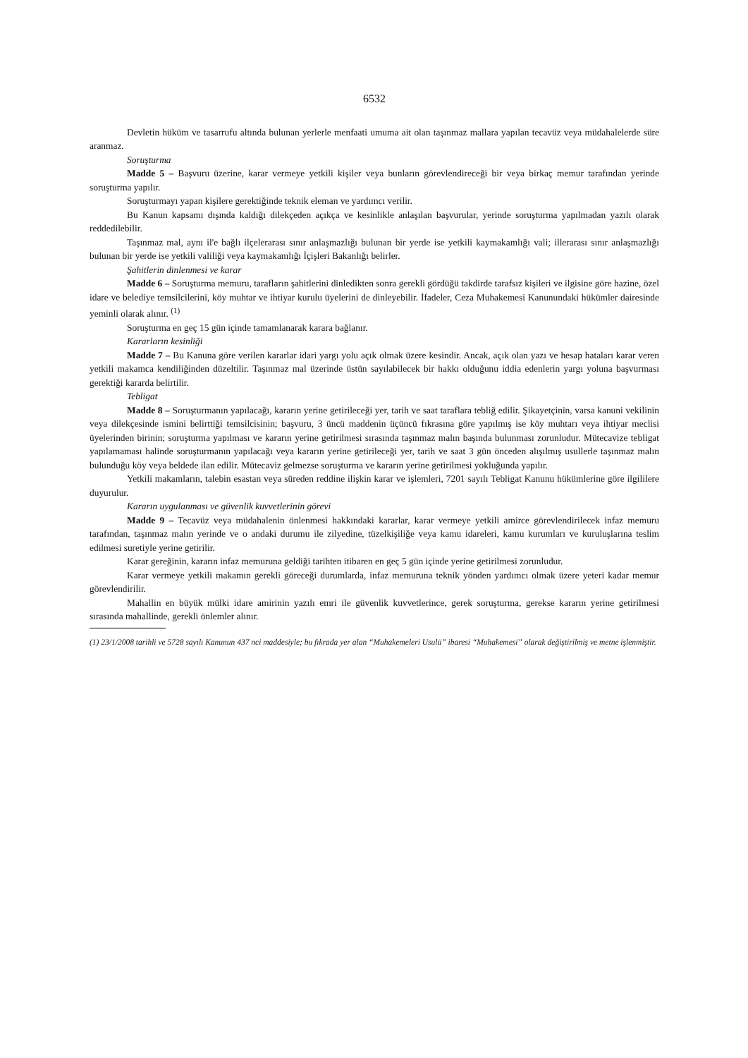6532
Devletin hüküm ve tasarrufu altında bulunan yerlerle menfaati umuma ait olan taşınmaz mallara yapılan tecavüz veya müdahalelerde süre aranmaz.
Soruşturma
Madde 5 – Başvuru üzerine, karar vermeye yetkili kişiler veya bunların görevlendireceği bir veya birkaç memur tarafından yerinde soruşturma yapılır.
Soruşturmayı yapan kişilere gerektiğinde teknik eleman ve yardımcı verilir.
Bu Kanun kapsamı dışında kaldığı dilekçeden açıkça ve kesinlikle anlaşılan başvurular, yerinde soruşturma yapılmadan yazılı olarak reddedilebilir.
Taşınmaz mal, aynı il'e bağlı ilçelerarası sınır anlaşmazlığı bulunan bir yerde ise yetkili kaymakamlığı vali; illerarası sınır anlaşmazlığı bulunan bir yerde ise yetkili valiliği veya kaymakamlığı İçişleri Bakanlığı belirler.
Şahitlerin dinlenmesi ve karar
Madde 6 – Soruşturma memuru, tarafların şahitlerini dinledikten sonra gerekli gördüğü takdirde tarafsız kişileri ve ilgisine göre hazine, özel idare ve belediye temsilcilerini, köy muhtar ve ihtiyar kurulu üyelerini de dinleyebilir. İfadeler, Ceza Muhakemesi Kanunundaki hükümler dairesinde yeminli olarak alınır. <sup>(1)</sup>
Soruşturma en geç 15 gün içinde tamamlanarak karara bağlanır.
Kararların kesinliği
Madde 7 – Bu Kanuna göre verilen kararlar idari yargı yolu açık olmak üzere kesindir. Ancak, açık olan yazı ve hesap hataları karar veren yetkili makamca kendiliğinden düzeltilir. Taşınmaz mal üzerinde üstün sayılabilecek bir hakkı olduğunu iddia edenlerin yargı yoluna başvurması gerektiği kararda belirtilir.
Tebligat
Madde 8 – Soruşturmanın yapılacağı, kararın yerine getirileceği yer, tarih ve saat taraflara tebliğ edilir. Şikayetçinin, varsa kanuni vekilinin veya dilekçesinde ismini belirttiği temsilcisinin; başvuru, 3 üncü maddenin üçüncü fıkrasına göre yapılmış ise köy muhtarı veya ihtiyar meclisi üyelerinden birinin; soruşturma yapılması ve kararın yerine getirilmesi sırasında taşınmaz malın başında bulunması zorunludur. Mütecavize tebligat yapılamaması halinde soruşturmanın yapılacağı veya kararın yerine getirileceği yer, tarih ve saat 3 gün önceden alışılmış usullerle taşınmaz malın bulunduğu köy veya beldede ilan edilir. Mütecaviz gelmezse soruşturma ve kararın yerine getirilmesi yokluğunda yapılır.
Yetkili makamların, talebin esastan veya süreden reddine ilişkin karar ve işlemleri, 7201 sayılı Tebligat Kanunu hükümlerine göre ilgililere duyurulur.
Kararın uygulanması ve güvenlik kuvvetlerinin görevi
Madde 9 – Tecavüz veya müdahalenin önlenmesi hakkındaki kararlar, karar vermeye yetkili amirce görevlendirilecek infaz memuru tarafından, taşınmaz malın yerinde ve o andaki durumu ile zilyedine, tüzelkişiliğe veya kamu idareleri, kamu kurumları ve kuruluşlarına teslim edilmesi suretiyle yerine getirilir.
Karar gereğinin, kararın infaz memuruna geldiği tarihten itibaren en geç 5 gün içinde yerine getirilmesi zorunludur.
Karar vermeye yetkili makamın gerekli göreceği durumlarda, infaz memuruna teknik yönden yardımcı olmak üzere yeteri kadar memur görevlendirilir.
Mahallin en büyük mülki idare amirinin yazılı emri ile güvenlik kuvvetlerince, gerek soruşturma, gerekse kararın yerine getirilmesi sırasında mahallinde, gerekli önlemler alınır.
(1) 23/1/2008 tarihli ve 5728 sayılı Kanunun 437 nci maddesiyle; bu fıkrada yer alan “Muhakemeleri Usulü” ibaresi “Muhakemesi” olarak değiştirilmiş ve metne işlenmiştir.